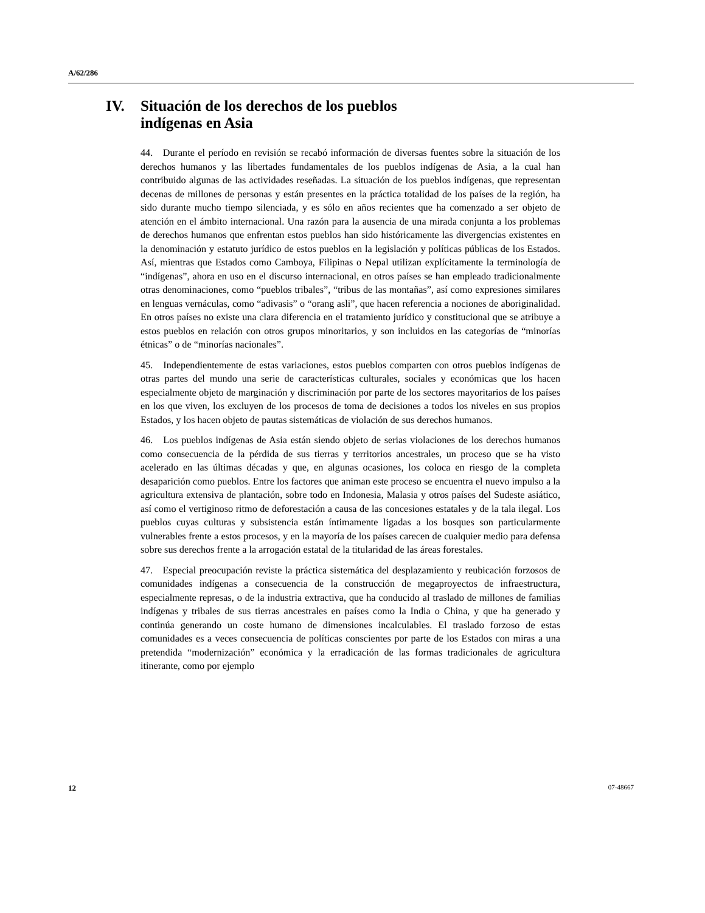A/62/286
IV. Situación de los derechos de los pueblos
indígenas en Asia
44. Durante el período en revisión se recabó información de diversas fuentes sobre la situación de los derechos humanos y las libertades fundamentales de los pueblos indígenas de Asia, a la cual han contribuido algunas de las actividades reseñadas. La situación de los pueblos indígenas, que representan decenas de millones de personas y están presentes en la práctica totalidad de los países de la región, ha sido durante mucho tiempo silenciada, y es sólo en años recientes que ha comenzado a ser objeto de atención en el ámbito internacional. Una razón para la ausencia de una mirada conjunta a los problemas de derechos humanos que enfrentan estos pueblos han sido históricamente las divergencias existentes en la denominación y estatuto jurídico de estos pueblos en la legislación y políticas públicas de los Estados. Así, mientras que Estados como Camboya, Filipinas o Nepal utilizan explícitamente la terminología de “indígenas”, ahora en uso en el discurso internacional, en otros países se han empleado tradicionalmente otras denominaciones, como “pueblos tribales”, “tribus de las montañas”, así como expresiones similares en lenguas vernáculas, como “adivasis” o “orang asli”, que hacen referencia a nociones de aboriginalidad. En otros países no existe una clara diferencia en el tratamiento jurídico y constitucional que se atribuye a estos pueblos en relación con otros grupos minoritarios, y son incluidos en las categorías de “minorías étnicas” o de “minorías nacionales”.
45. Independientemente de estas variaciones, estos pueblos comparten con otros pueblos indígenas de otras partes del mundo una serie de características culturales, sociales y económicas que los hacen especialmente objeto de marginación y discriminación por parte de los sectores mayoritarios de los países en los que viven, los excluyen de los procesos de toma de decisiones a todos los niveles en sus propios Estados, y los hacen objeto de pautas sistemáticas de violación de sus derechos humanos.
46. Los pueblos indígenas de Asia están siendo objeto de serias violaciones de los derechos humanos como consecuencia de la pérdida de sus tierras y territorios ancestrales, un proceso que se ha visto acelerado en las últimas décadas y que, en algunas ocasiones, los coloca en riesgo de la completa desaparición como pueblos. Entre los factores que animan este proceso se encuentra el nuevo impulso a la agricultura extensiva de plantación, sobre todo en Indonesia, Malasia y otros países del Sudeste asiático, así como el vertiginoso ritmo de deforestación a causa de las concesiones estatales y de la tala ilegal. Los pueblos cuyas culturas y subsistencia están íntimamente ligadas a los bosques son particularmente vulnerables frente a estos procesos, y en la mayoría de los países carecen de cualquier medio para defensa sobre sus derechos frente a la arrogación estatal de la titularidad de las áreas forestales.
47. Especial preocupación reviste la práctica sistemática del desplazamiento y reubicación forzosos de comunidades indígenas a consecuencia de la construcción de megaproyectos de infraestructura, especialmente represas, o de la industria extractiva, que ha conducido al traslado de millones de familias indígenas y tribales de sus tierras ancestrales en países como la India o China, y que ha generado y continúa generando un coste humano de dimensiones incalculables. El traslado forzoso de estas comunidades es a veces consecuencia de políticas conscientes por parte de los Estados con miras a una pretendida “modernización” económica y la erradicación de las formas tradicionales de agricultura itinerante, como por ejemplo
12 07-48667